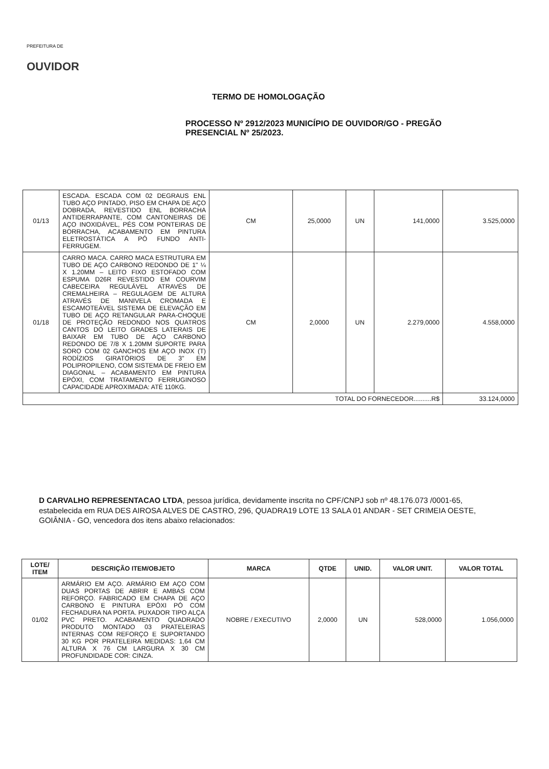PREFEITURA DE
OUVIDOR
TERMO DE HOMOLOGAÇÃO
PROCESSO Nº 2912/2023 MUNICÍPIO DE OUVIDOR/GO - PREGÃO PRESENCIAL Nº 25/2023.
| 01/13 | ESCADA. ESCADA COM 02 DEGRAUS ENL TUBO AÇO PINTADO, PISO EM CHAPA DE AÇO DOBRADA, REVESTIDO ENL BORRACHA ANTIDERRAPANTE, COM CANTONEIRAS DE AÇO INOXIDÁVEL, PÉS COM PONTEIRAS DE BORRACHA, ACABAMENTO EM PINTURA ELETROSTÁTICA A PÓ FUNDO ANTI-FERRUGEM. | CM | 25,0000 | UN | 141,0000 | 3.525,0000 |
| 01/18 | CARRO MACA. CARRO MACA ESTRUTURA EM TUBO DE AÇO CARBONO REDONDO DE 1" ¼ X 1.20MM – LEITO FIXO ESTOFADO COM ESPUMA D26R REVESTIDO EM COURVIM CABECEIRA REGULÁVEL ATRAVÉS DE CREMALHEIRA – REGULAGEM DE ALTURA ATRAVÉS DE MANIVELA CROMADA E ESCAMOTEÁVEL SISTEMA DE ELEVAÇÃO EM TUBO DE AÇO RETANGULAR PARA-CHOQUE DE PROTEÇÃO REDONDO NOS QUATROS CANTOS DO LEITO GRADES LATERAIS DE BAIXAR EM TUBO DE AÇO CARBONO REDONDO DE 7/8 X 1.20MM SUPORTE PARA SORO COM 02 GANCHOS EM AÇO INOX (T) RODÍZIOS GIRATÓRIOS DE 3" EM POLIPROPILENO, COM SISTEMA DE FREIO EM DIAGONAL – ACABAMENTO EM PINTURA EPÓXI, COM TRATAMENTO FERRUGINOSO CAPACIDADE APROXIMADA: ATÉ 110KG. | CM | 2,0000 | UN | 2.279,0000 | 4.558,0000 |
| TOTAL DO FORNECEDOR..........R$ | | | | | | 33.124,0000 |
D CARVALHO REPRESENTACAO LTDA, pessoa jurídica, devidamente inscrita no CPF/CNPJ sob nº 48.176.073 /0001-65, estabelecida em RUA DES AIROSA ALVES DE CASTRO, 296, QUADRA19 LOTE 13 SALA 01 ANDAR - SET CRIMEIA OESTE, GOIÂNIA - GO, vencedora dos itens abaixo relacionados:
| LOTE/ ITEM | DESCRIÇÃO ITEM/OBJETO | MARCA | QTDE | UNID. | VALOR UNIT. | VALOR TOTAL |
| --- | --- | --- | --- | --- | --- | --- |
| 01/02 | ARMÁRIO EM AÇO. ARMÁRIO EM AÇO COM DUAS PORTAS DE ABRIR E AMBAS COM REFORÇO. FABRICADO EM CHAPA DE AÇO CARBONO E PINTURA EPÓXI PÓ COM FECHADURA NA PORTA. PUXADOR TIPO ALÇA PVC PRETO. ACABAMENTO QUADRADO PRODUTO MONTADO 03 PRATELEIRAS INTERNAS COM REFORÇO E SUPORTANDO 30 KG POR PRATELEIRA MEDIDAS: 1,64 CM ALTURA X 76 CM LARGURA X 30 CM PROFUNDIDADE COR: CINZA. | NOBRE / EXECUTIVO | 2,0000 | UN | 528,0000 | 1.056,0000 |